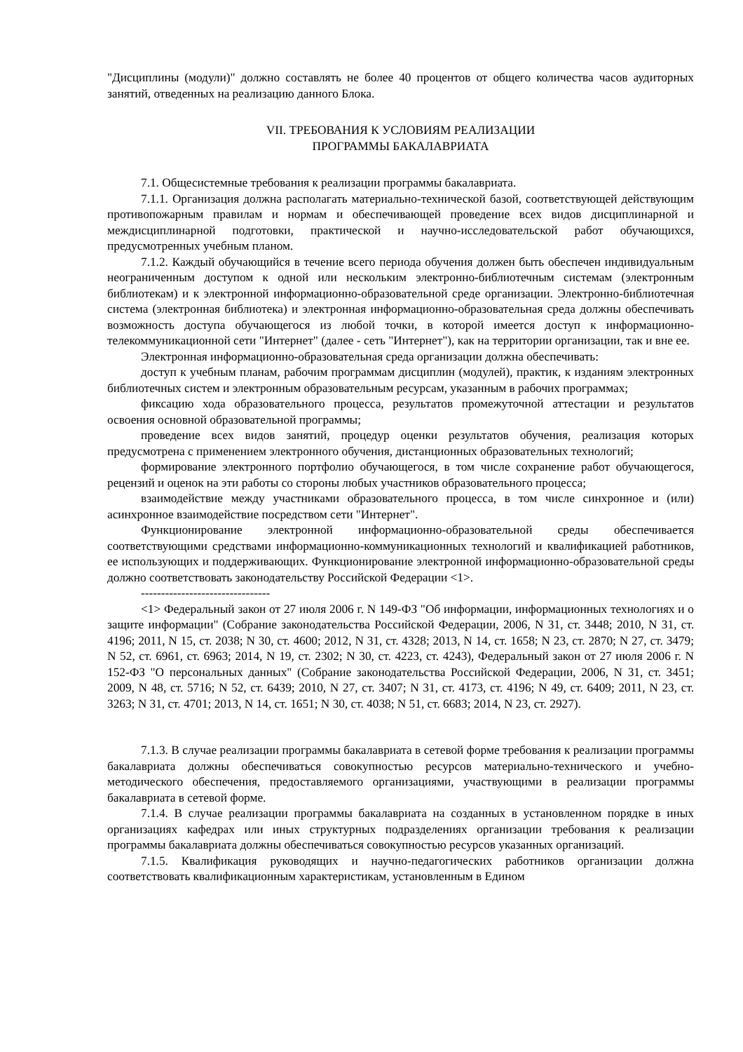"Дисциплины (модули)" должно составлять не более 40 процентов от общего количества часов аудиторных занятий, отведенных на реализацию данного Блока.
VII. ТРЕБОВАНИЯ К УСЛОВИЯМ РЕАЛИЗАЦИИ
ПРОГРАММЫ БАКАЛАВРИАТА
7.1. Общесистемные требования к реализации программы бакалавриата.
7.1.1. Организация должна располагать материально-технической базой, соответствующей действующим противопожарным правилам и нормам и обеспечивающей проведение всех видов дисциплинарной и междисциплинарной подготовки, практической и научно-исследовательской работ обучающихся, предусмотренных учебным планом.
7.1.2. Каждый обучающийся в течение всего периода обучения должен быть обеспечен индивидуальным неограниченным доступом к одной или нескольким электронно-библиотечным системам (электронным библиотекам) и к электронной информационно-образовательной среде организации. Электронно-библиотечная система (электронная библиотека) и электронная информационно-образовательная среда должны обеспечивать возможность доступа обучающегося из любой точки, в которой имеется доступ к информационно-телекоммуникационной сети "Интернет" (далее - сеть "Интернет"), как на территории организации, так и вне ее.
Электронная информационно-образовательная среда организации должна обеспечивать:
доступ к учебным планам, рабочим программам дисциплин (модулей), практик, к изданиям электронных библиотечных систем и электронным образовательным ресурсам, указанным в рабочих программах;
фиксацию хода образовательного процесса, результатов промежуточной аттестации и результатов освоения основной образовательной программы;
проведение всех видов занятий, процедур оценки результатов обучения, реализация которых предусмотрена с применением электронного обучения, дистанционных образовательных технологий;
формирование электронного портфолио обучающегося, в том числе сохранение работ обучающегося, рецензий и оценок на эти работы со стороны любых участников образовательного процесса;
взаимодействие между участниками образовательного процесса, в том числе синхронное и (или) асинхронное взаимодействие посредством сети "Интернет".
Функционирование электронной информационно-образовательной среды обеспечивается соответствующими средствами информационно-коммуникационных технологий и квалификацией работников, ее использующих и поддерживающих. Функционирование электронной информационно-образовательной среды должно соответствовать законодательству Российской Федерации <1>.
--------------------------------
<1> Федеральный закон от 27 июля 2006 г. N 149-ФЗ "Об информации, информационных технологиях и о защите информации" (Собрание законодательства Российской Федерации, 2006, N 31, ст. 3448; 2010, N 31, ст. 4196; 2011, N 15, ст. 2038; N 30, ст. 4600; 2012, N 31, ст. 4328; 2013, N 14, ст. 1658; N 23, ст. 2870; N 27, ст. 3479; N 52, ст. 6961, ст. 6963; 2014, N 19, ст. 2302; N 30, ст. 4223, ст. 4243), Федеральный закон от 27 июля 2006 г. N 152-ФЗ "О персональных данных" (Собрание законодательства Российской Федерации, 2006, N 31, ст. 3451; 2009, N 48, ст. 5716; N 52, ст. 6439; 2010, N 27, ст. 3407; N 31, ст. 4173, ст. 4196; N 49, ст. 6409; 2011, N 23, ст. 3263; N 31, ст. 4701; 2013, N 14, ст. 1651; N 30, ст. 4038; N 51, ст. 6683; 2014, N 23, ст. 2927).
7.1.3. В случае реализации программы бакалавриата в сетевой форме требования к реализации программы бакалавриата должны обеспечиваться совокупностью ресурсов материально-технического и учебно-методического обеспечения, предоставляемого организациями, участвующими в реализации программы бакалавриата в сетевой форме.
7.1.4. В случае реализации программы бакалавриата на созданных в установленном порядке в иных организациях кафедрах или иных структурных подразделениях организации требования к реализации программы бакалавриата должны обеспечиваться совокупностью ресурсов указанных организаций.
7.1.5. Квалификация руководящих и научно-педагогических работников организации должна соответствовать квалификационным характеристикам, установленным в Едином